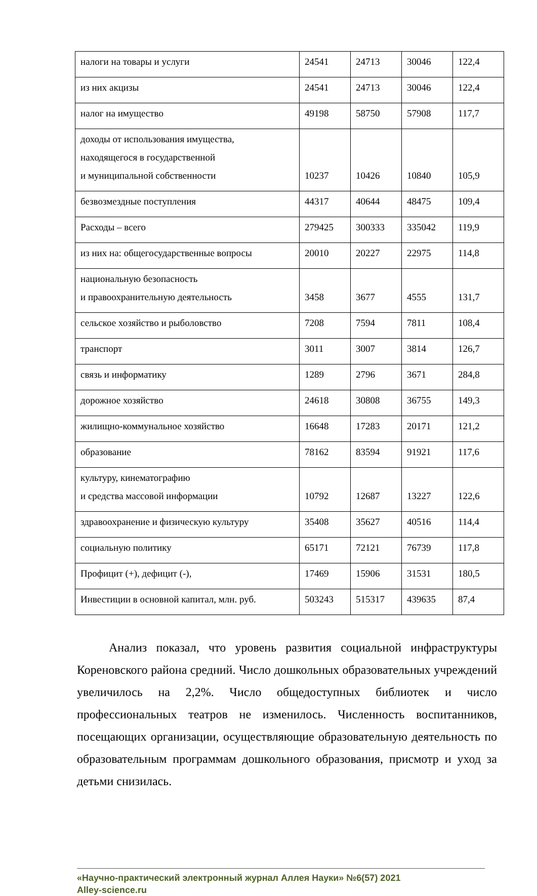| налоги на товары и услуги | 24541 | 24713 | 30046 | 122,4 |
| из них акцизы | 24541 | 24713 | 30046 | 122,4 |
| налог на имущество | 49198 | 58750 | 57908 | 117,7 |
| доходы от использования имущества, находящегося в государственной и муниципальной собственности | 10237 | 10426 | 10840 | 105,9 |
| безвозмездные поступления | 44317 | 40644 | 48475 | 109,4 |
| Расходы – всего | 279425 | 300333 | 335042 | 119,9 |
| из них на: общегосударственные вопросы | 20010 | 20227 | 22975 | 114,8 |
| национальную безопасность и правоохранительную деятельность | 3458 | 3677 | 4555 | 131,7 |
| сельское хозяйство и рыболовство | 7208 | 7594 | 7811 | 108,4 |
| транспорт | 3011 | 3007 | 3814 | 126,7 |
| связь и информатику | 1289 | 2796 | 3671 | 284,8 |
| дорожное хозяйство | 24618 | 30808 | 36755 | 149,3 |
| жилищно-коммунальное хозяйство | 16648 | 17283 | 20171 | 121,2 |
| образование | 78162 | 83594 | 91921 | 117,6 |
| культуру, кинематографию и средства массовой информации | 10792 | 12687 | 13227 | 122,6 |
| здравоохранение и физическую культуру | 35408 | 35627 | 40516 | 114,4 |
| социальную политику | 65171 | 72121 | 76739 | 117,8 |
| Профицит (+), дефицит (-), | 17469 | 15906 | 31531 | 180,5 |
| Инвестиции в основной капитал, млн. руб. | 503243 | 515317 | 439635 | 87,4 |
Анализ показал, что уровень развития социальной инфраструктуры Кореновского района средний. Число дошкольных образовательных учреждений увеличилось на 2,2%. Число общедоступных библиотек и число профессиональных театров не изменилось. Численность воспитанников, посещающих организации, осуществляющие образовательную деятельность по образовательным программам дошкольного образования, присмотр и уход за детьми снизилась.
«Научно-практический электронный журнал Аллея Науки» №6(57) 2021
Alley-science.ru